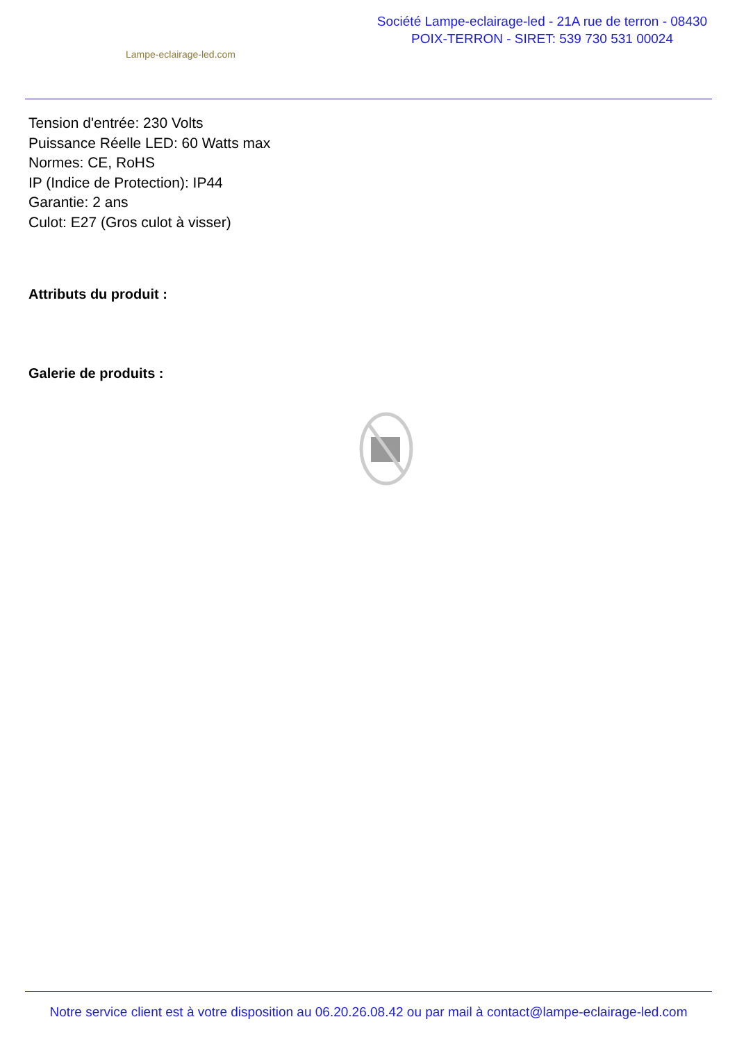Lampe-eclairage-led.com
Société Lampe-eclairage-led - 21A rue de terron - 08430
POIX-TERRON - SIRET: 539 730 531 00024
Tension d'entrée: 230 Volts
Puissance Réelle LED: 60 Watts max
Normes: CE, RoHS
IP (Indice de Protection): IP44
Garantie: 2 ans
Culot: E27 (Gros culot à visser)
Attributs du produit :
Galerie de produits :
Notre service client est à votre disposition au 06.20.26.08.42 ou par mail à contact@lampe-eclairage-led.com